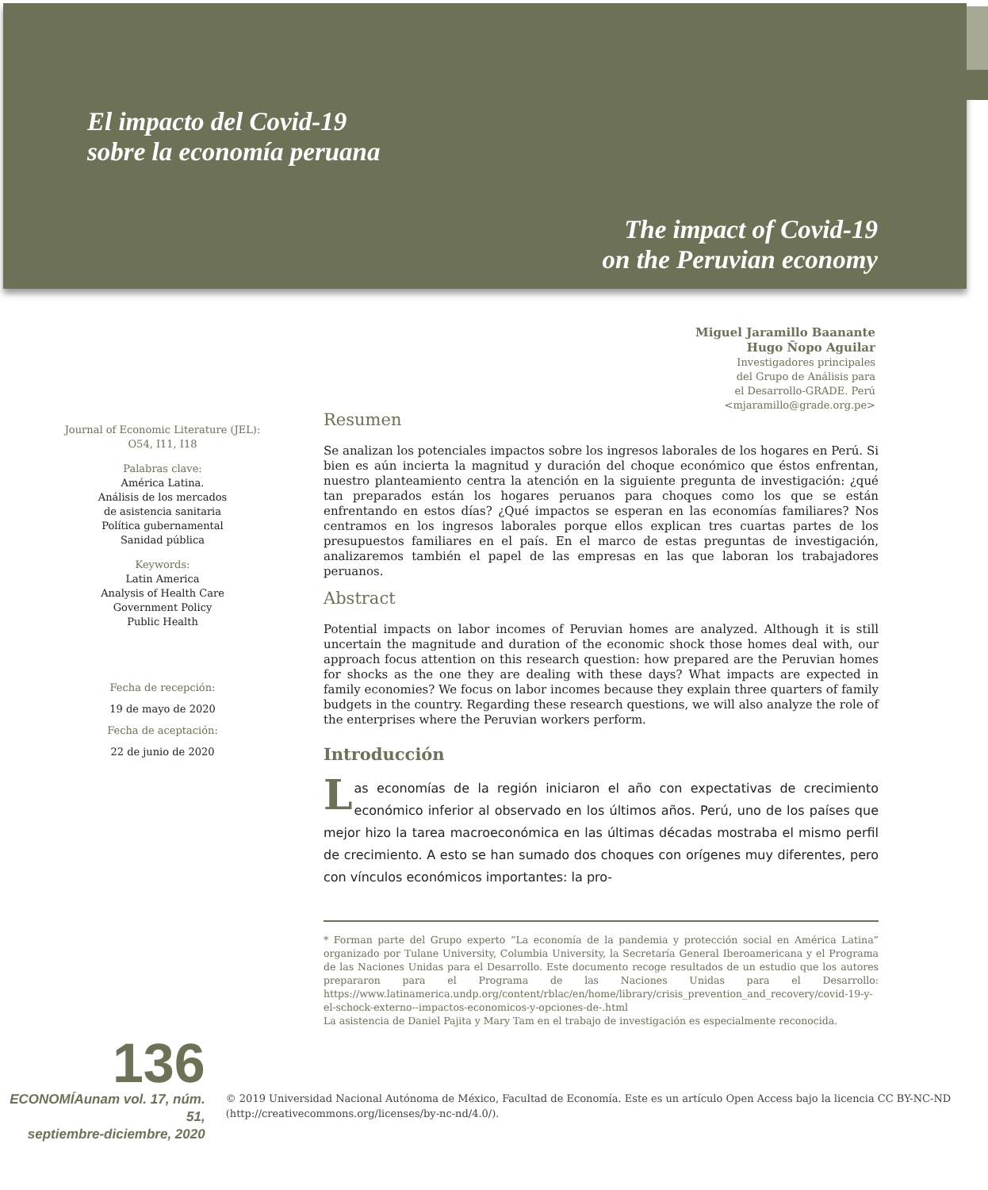El impacto del Covid-19
sobre la economía peruana
The impact of Covid-19
on the Peruvian economy
Miguel Jaramillo Baanante
Hugo Ñopo Aguilar
Investigadores principales
del Grupo de Análisis para
el Desarrollo-GRADE. Perú
<mjaramillo@grade.org.pe>
Journal of Economic Literature (JEL):
O54, I11, I18
Palabras clave:
América Latina.
Análisis de los mercados
de asistencia sanitaria
Política gubernamental
Sanidad pública
Keywords:
Latin America
Analysis of Health Care
Government Policy
Public Health
Fecha de recepción:
19 de mayo de 2020
Fecha de aceptación:
22 de junio de 2020
Resumen
Se analizan los potenciales impactos sobre los ingresos laborales de los hogares en Perú. Si bien es aún incierta la magnitud y duración del choque económico que éstos enfrentan, nuestro planteamiento centra la atención en la siguiente pregunta de investigación: ¿qué tan preparados están los hogares peruanos para choques como los que se están enfrentando en estos días? ¿Qué impactos se esperan en las economías familiares? Nos centramos en los ingresos laborales porque ellos explican tres cuartas partes de los presupuestos familiares en el país. En el marco de estas preguntas de investigación, analizaremos también el papel de las empresas en las que laboran los trabajadores peruanos.
Abstract
Potential impacts on labor incomes of Peruvian homes are analyzed. Although it is still uncertain the magnitude and duration of the economic shock those homes deal with, our approach focus attention on this research question: how prepared are the Peruvian homes for shocks as the one they are dealing with these days? What impacts are expected in family economies? We focus on labor incomes because they explain three quarters of family budgets in the country. Regarding these research questions, we will also analyze the role of the enterprises where the Peruvian workers perform.
Introducción
Las economías de la región iniciaron el año con expectativas de crecimiento económico inferior al observado en los últimos años. Perú, uno de los países que mejor hizo la tarea macroeconómica en las últimas décadas mostraba el mismo perfil de crecimiento. A esto se han sumado dos choques con orígenes muy diferentes, pero con vínculos económicos importantes: la pro-
* Forman parte del Grupo experto “La economía de la pandemia y protección social en América Latina” organizado por Tulane University, Columbia University, la Secretaría General Iberoamericana y el Programa de las Naciones Unidas para el Desarrollo. Este documento recoge resultados de un estudio que los autores prepararon para el Programa de las Naciones Unidas para el Desarrollo: https://www.latinamerica.undp.org/content/rblac/en/home/library/crisis_prevention_and_recovery/covid-19-y-el-schock-externo--impactos-economicos-y-opciones-de-.html
La asistencia de Daniel Pajita y Mary Tam en el trabajo de investigación es especialmente reconocida.
136
ECONOMÍAunam vol. 17, núm. 51,
septiembre-diciembre, 2020
© 2019 Universidad Nacional Autónoma de México, Facultad de Economía. Este es un artículo Open Access bajo la licencia CC BY-NC-ND (http://creativecommons.org/licenses/by-nc-nd/4.0/).